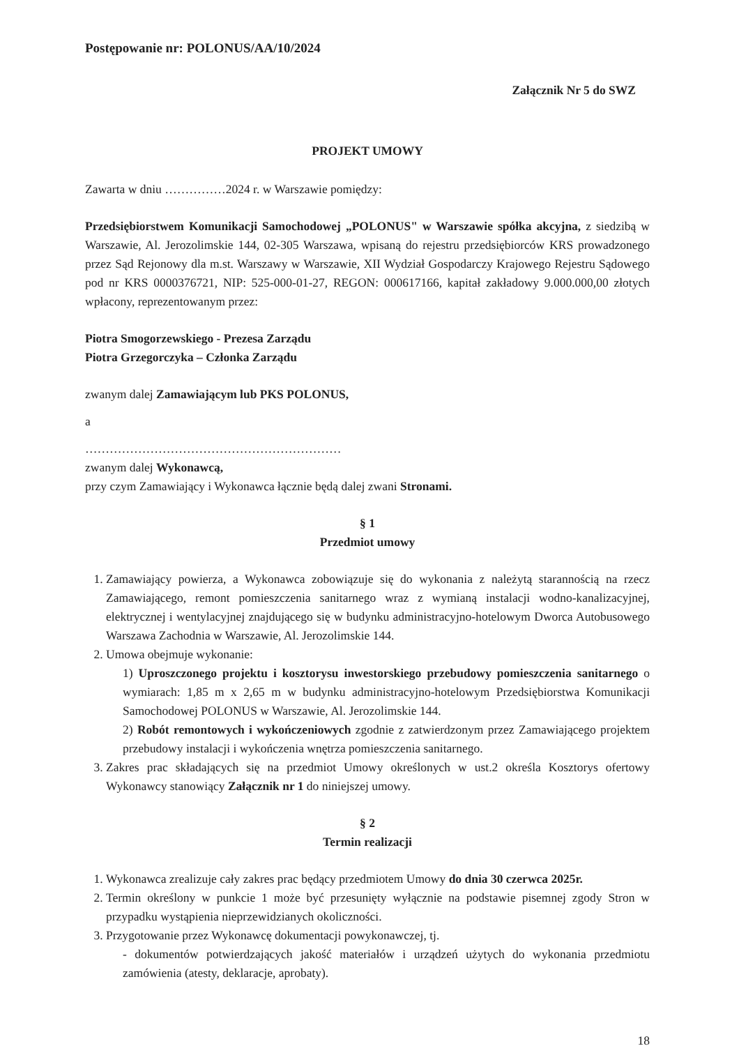Postępowanie nr: POLONUS/AA/10/2024
Załącznik Nr 5 do SWZ
PROJEKT UMOWY
Zawarta w dniu ……………2024 r. w Warszawie pomiędzy:
Przedsiębiorstwem Komunikacji Samochodowej „POLONUS" w Warszawie spółka akcyjna, z siedzibą w Warszawie, Al. Jerozolimskie 144, 02-305 Warszawa, wpisaną do rejestru przedsiębiorców KRS prowadzonego przez Sąd Rejonowy dla m.st. Warszawy w Warszawie, XII Wydział Gospodarczy Krajowego Rejestru Sądowego pod nr KRS 0000376721, NIP: 525-000-01-27, REGON: 000617166, kapitał zakładowy 9.000.000,00 złotych wpłacony, reprezentowanym przez:
Piotra Smogorzewskiego - Prezesa Zarządu
Piotra Grzegorczyka – Członka Zarządu
zwanym dalej Zamawiającym lub PKS POLONUS,
a
………………………………………………………
zwanym dalej Wykonawcą,
przy czym Zamawiający i Wykonawca łącznie będą dalej zwani Stronami.
§ 1
Przedmiot umowy
1. Zamawiający powierza, a Wykonawca zobowiązuje się do wykonania z należytą starannością na rzecz Zamawiającego, remont pomieszczenia sanitarnego wraz z wymianą instalacji wodno-kanalizacyjnej, elektrycznej i wentylacyjnej znajdującego się w budynku administracyjno-hotelowym Dworca Autobusowego Warszawa Zachodnia w Warszawie, Al. Jerozolimskie 144.
2. Umowa obejmuje wykonanie:
1) Uproszczonego projektu i kosztorysu inwestorskiego przebudowy pomieszczenia sanitarnego o wymiarach: 1,85 m x 2,65 m w budynku administracyjno-hotelowym Przedsiębiorstwa Komunikacji Samochodowej POLONUS w Warszawie, Al. Jerozolimskie 144.
2) Robót remontowych i wykończeniowych zgodnie z zatwierdzonym przez Zamawiającego projektem przebudowy instalacji i wykończenia wnętrza pomieszczenia sanitarnego.
3. Zakres prac składających się na przedmiot Umowy określonych w ust.2 określa Kosztorys ofertowy Wykonawcy stanowiący Załącznik nr 1 do niniejszej umowy.
§ 2
Termin realizacji
1. Wykonawca zrealizuje cały zakres prac będący przedmiotem Umowy do dnia 30 czerwca 2025r.
2. Termin określony w punkcie 1 może być przesunięty wyłącznie na podstawie pisemnej zgody Stron w przypadku wystąpienia nieprzewidzianych okoliczności.
3. Przygotowanie przez Wykonawcę dokumentacji powykonawczej, tj.
- dokumentów potwierdzających jakość materiałów i urządzeń użytych do wykonania przedmiotu zamówienia (atesty, deklaracje, aprobaty).
18